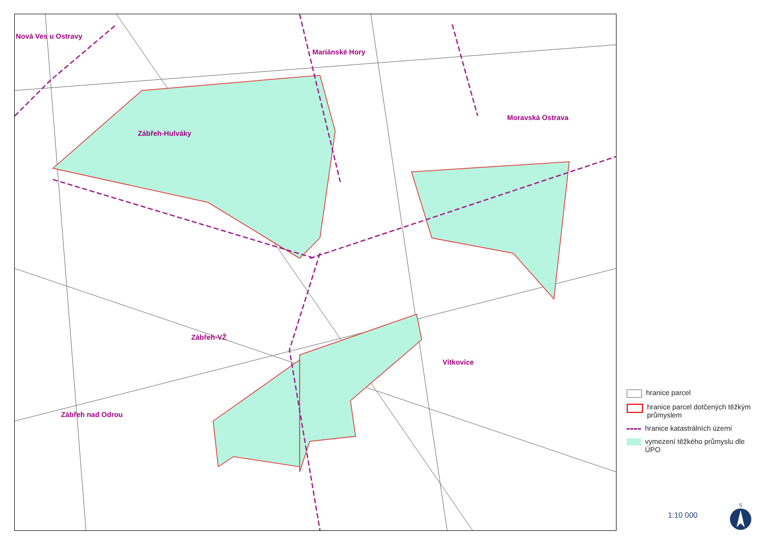Nová Ves u Ostravy
Mariánské Hory
Moravská Ostrava
Zábřeh-Hulváky
Zábřeh-VŽ
Vítkovice
Zábřeh nad Odrou
hranice parcel
hranice parcel dotčených těžkým průmyslem
hranice katastrálních území
vymezení těžkého průmyslu dle ÚPO
1:10 000
S